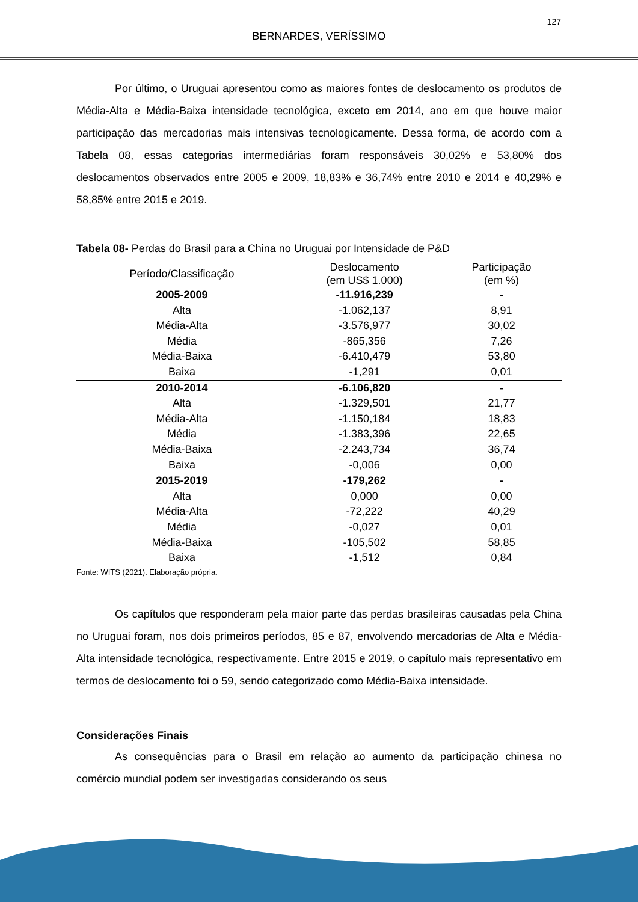127
BERNARDES, VERÍSSIMO
Por último, o Uruguai apresentou como as maiores fontes de deslocamento os produtos de Média-Alta e Média-Baixa intensidade tecnológica, exceto em 2014, ano em que houve maior participação das mercadorias mais intensivas tecnologicamente. Dessa forma, de acordo com a Tabela 08, essas categorias intermediárias foram responsáveis 30,02% e 53,80% dos deslocamentos observados entre 2005 e 2009, 18,83% e 36,74% entre 2010 e 2014 e 40,29% e 58,85% entre 2015 e 2019.
Tabela 08- Perdas do Brasil para a China no Uruguai por Intensidade de P&D
| Período/Classificação | Deslocamento (em US$ 1.000) | Participação (em %) |
| --- | --- | --- |
| 2005-2009 | -11.916,239 | - |
| Alta | -1.062,137 | 8,91 |
| Média-Alta | -3.576,977 | 30,02 |
| Média | -865,356 | 7,26 |
| Média-Baixa | -6.410,479 | 53,80 |
| Baixa | -1,291 | 0,01 |
| 2010-2014 | -6.106,820 | - |
| Alta | -1.329,501 | 21,77 |
| Média-Alta | -1.150,184 | 18,83 |
| Média | -1.383,396 | 22,65 |
| Média-Baixa | -2.243,734 | 36,74 |
| Baixa | -0,006 | 0,00 |
| 2015-2019 | -179,262 | - |
| Alta | 0,000 | 0,00 |
| Média-Alta | -72,222 | 40,29 |
| Média | -0,027 | 0,01 |
| Média-Baixa | -105,502 | 58,85 |
| Baixa | -1,512 | 0,84 |
Fonte: WITS (2021). Elaboração própria.
Os capítulos que responderam pela maior parte das perdas brasileiras causadas pela China no Uruguai foram, nos dois primeiros períodos, 85 e 87, envolvendo mercadorias de Alta e Média-Alta intensidade tecnológica, respectivamente. Entre 2015 e 2019, o capítulo mais representativo em termos de deslocamento foi o 59, sendo categorizado como Média-Baixa intensidade.
Considerações Finais
As consequências para o Brasil em relação ao aumento da participação chinesa no comércio mundial podem ser investigadas considerando os seus